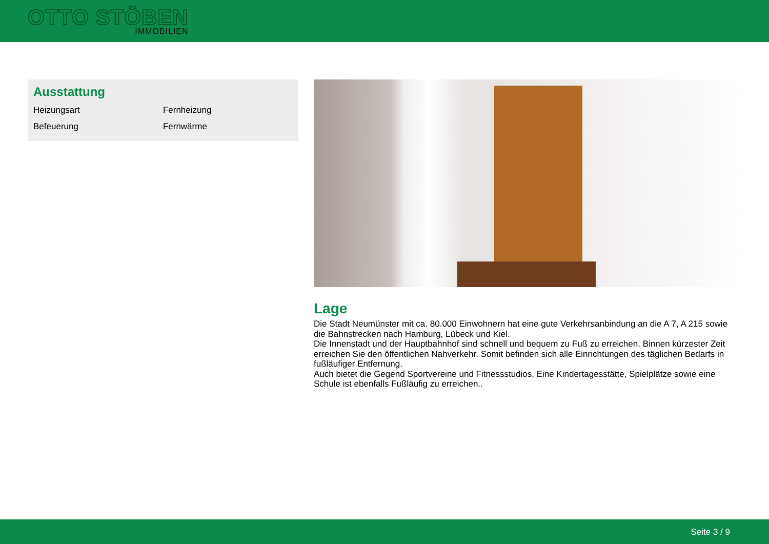OTTO STÖBEN
IMMOBILIEN
Ausstattung
| Heizungsart | Fernheizung |
| Befeuerung | Fernwärme |
Lage
Die Stadt Neumünster mit ca. 80.000 Einwohnern hat eine gute Verkehrsanbindung an die A 7, A 215 sowie die Bahnstrecken nach Hamburg, Lübeck und Kiel.
Die Innenstadt und der Hauptbahnhof sind schnell und bequem zu Fuß zu erreichen. Binnen kürzester Zeit erreichen Sie den öffentlichen Nahverkehr. Somit befinden sich alle Einrichtungen des täglichen Bedarfs in fußläufiger Entfernung.
Auch bietet die Gegend Sportvereine und Fitnessstudios. Eine Kindertagesstätte, Spielplätze sowie eine Schule ist ebenfalls Fußläufig zu erreichen..
Seite 3 / 9